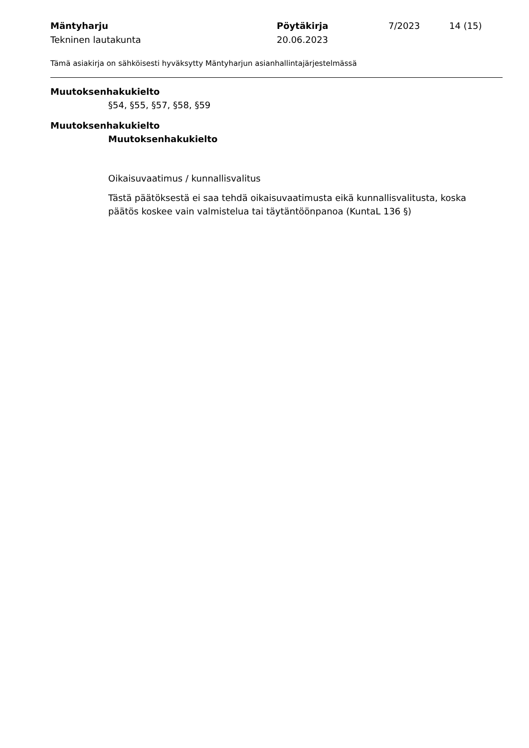Mäntyharju Pöytäkirja 7/2023 14 (15)
Tekninen lautakunta 20.06.2023
Tämä asiakirja on sähköisesti hyväksytty Mäntyharjun asianhallintajärjestelmässä
Muutoksenhakukielto
§54, §55, §57, §58, §59
Muutoksenhakukielto
Muutoksenhakukielto
Oikaisuvaatimus / kunnallisvalitus
Tästä päätöksestä ei saa tehdä oikaisuvaatimusta eikä kunnallisvalitusta, koska päätös koskee vain valmistelua tai täytäntöönpanoa (KuntaL 136 §)